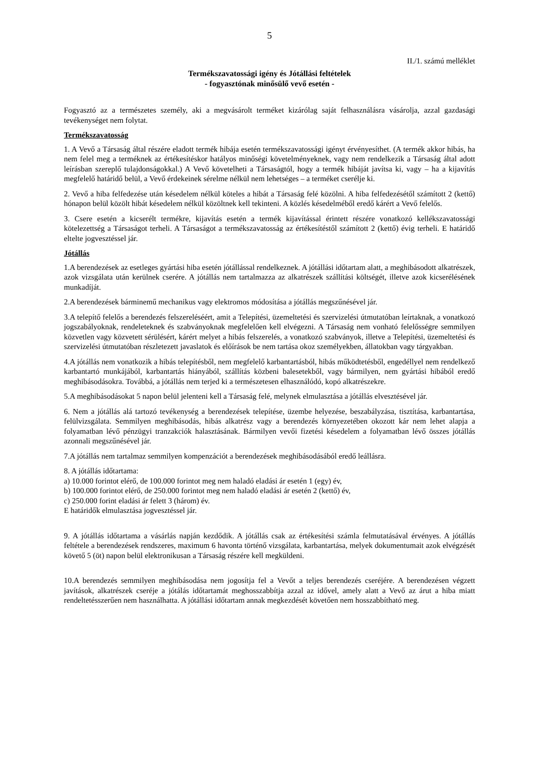5
II./1. számú melléklet
Termékszavatossági igény és Jótállási feltételek
- fogyasztónak minősülő vevő esetén -
Fogyasztó az a természetes személy, aki a megvásárolt terméket kizárólag saját felhasználásra vásárolja, azzal gazdasági tevékenységet nem folytat.
Termékszavatosság
1. A Vevő a Társaság által részére eladott termék hibája esetén termékszavatossági igényt érvényesíthet. (A termék akkor hibás, ha nem felel meg a terméknek az értékesítéskor hatályos minőségi követelményeknek, vagy nem rendelkezik a Társaság által adott leírásban szereplő tulajdonságokkal.) A Vevő követelheti a Társaságtól, hogy a termék hibáját javítsa ki, vagy – ha a kijavítás megfelelő határidő belül, a Vevő érdekeinek sérelme nélkül nem lehetséges – a terméket cserélje ki.
2. Vevő a hiba felfedezése után késedelem nélkül köteles a hibát a Társaság felé közölni. A hiba felfedezésétől számított 2 (kettő) hónapon belül közölt hibát késedelem nélkül közöltnek kell tekinteni. A közlés késedelméből eredő kárért a Vevő felelős.
3. Csere esetén a kicserélt termékre, kijavítás esetén a termék kijavítással érintett részére vonatkozó kellékszavatossági kötelezettség a Társaságot terheli. A Társaságot a termékszavatosság az értékesítéstől számított 2 (kettő) évig terheli. E határidő eltelte jogvesztéssel jár.
Jótállás
1.A berendezések az esetleges gyártási hiba esetén jótállással rendelkeznek. A jótállási időtartam alatt, a meghibásodott alkatrészek, azok vizsgálata után kerülnek cserére. A jótállás nem tartalmazza az alkatrészek szállítási költségét, illetve azok kicserélésének munkadíját.
2.A berendezések bárminemű mechanikus vagy elektromos módosítása a jótállás megszűnésével jár.
3.A telepítő felelős a berendezés felszereléséért, amit a Telepítési, üzemeltetési és szervizelési útmutatóban leírtaknak, a vonatkozó jogszabályoknak, rendeleteknek és szabványoknak megfelelően kell elvégezni. A Társaság nem vonható felelősségre semmilyen közvetlen vagy közvetett sérülésért, kárért melyet a hibás felszerelés, a vonatkozó szabványok, illetve a Telepítési, üzemeltetési és szervizelési útmutatóban részletezett javaslatok és előírások be nem tartása okoz személyekben, állatokban vagy tárgyakban.
4.A jótállás nem vonatkozik a hibás telepítésből, nem megfelelő karbantartásból, hibás működtetésből, engedéllyel nem rendelkező karbantartó munkájából, karbantartás hiányából, szállítás közbeni balesetekből, vagy bármilyen, nem gyártási hibából eredő meghibásodásokra. Továbbá, a jótállás nem terjed ki a természetesen elhasználódó, kopó alkatrészekre.
5.A meghibásodásokat 5 napon belül jelenteni kell a Társaság felé, melynek elmulasztása a jótállás elvesztésével jár.
6. Nem a jótállás alá tartozó tevékenység a berendezések telepítése, üzembe helyezése, beszabályzása, tisztítása, karbantartása, felülvizsgálata. Semmilyen meghibásodás, hibás alkatrész vagy a berendezés környezetében okozott kár nem lehet alapja a folyamatban lévő pénzügyi tranzakciók halasztásának. Bármilyen vevői fizetési késedelem a folyamatban lévő összes jótállás azonnali megszűnésével jár.
7.A jótállás nem tartalmaz semmilyen kompenzációt a berendezések meghibásodásából eredő leállásra.
8. A jótállás időtartama:
a) 10.000 forintot elérő, de 100.000 forintot meg nem haladó eladási ár esetén 1 (egy) év,
b) 100.000 forintot elérő, de 250.000 forintot meg nem haladó eladási ár esetén 2 (kettő) év,
c) 250.000 forint eladási ár felett 3 (három) év.
E határidők elmulasztása jogvesztéssel jár.
9. A jótállás időtartama a vásárlás napján kezdődik. A jótállás csak az értékesítési számla felmutatásával érvényes. A jótállás feltétele a berendezések rendszeres, maximum 6 havonta történő vizsgálata, karbantartása, melyek dokumentumait azok elvégzését követő 5 (öt) napon belül elektronikusan a Társaság részére kell megküldeni.
10.A berendezés semmilyen meghibásodása nem jogosítja fel a Vevőt a teljes berendezés cseréjére. A berendezésen végzett javítások, alkatrészek cseréje a jótálás időtartamát meghosszabbítja azzal az idővel, amely alatt a Vevő az árut a hiba miatt rendeltetésszerűen nem használhatta. A jótállási időtartam annak megkezdését követően nem hosszabbítható meg.